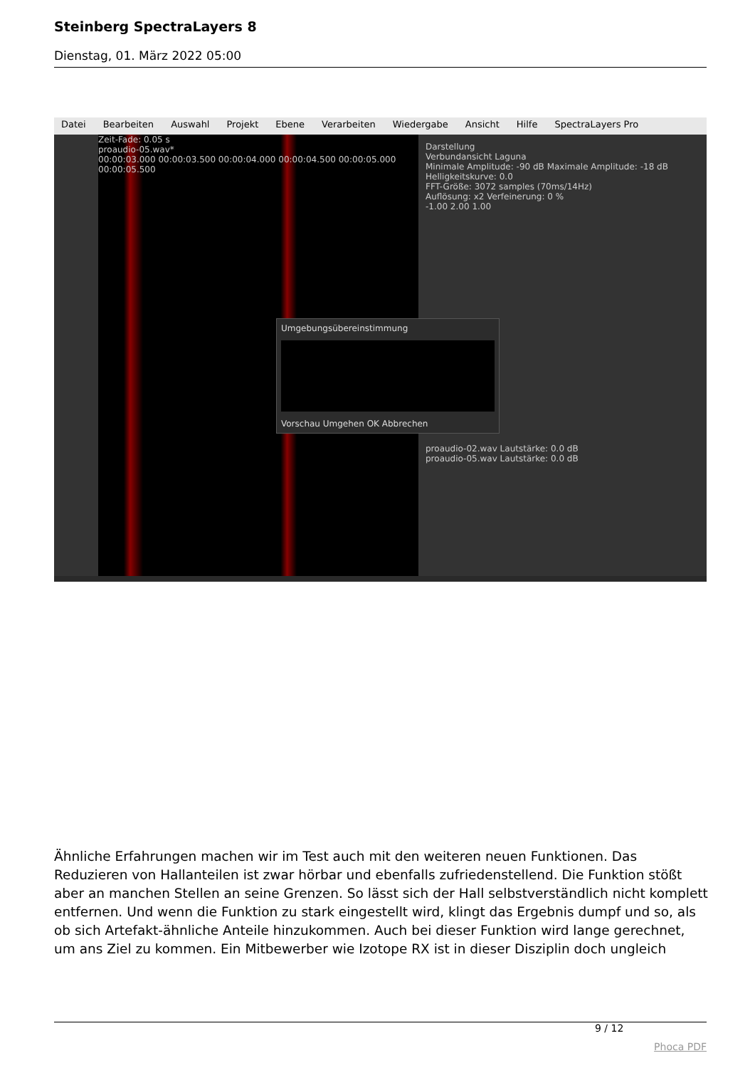Steinberg SpectraLayers 8
Dienstag, 01. März 2022 05:00
Datei Bearbeiten Auswahl Projekt Ebene Verarbeiten Wiedergabe Ansicht Hilfe SpectraLayers Pro
Zeit-Fade: 0.05 s
proaudio-05.wav*
00:00:03.000 00:00:03.500 00:00:04.000 00:00:04.500 00:00:05.000 00:00:05.500
Darstellung
Verbundansicht Laguna
Minimale Amplitude: -90 dB Maximale Amplitude: -18 dB
Helligkeitskurve: 0.0
FFT-Größe: 3072 samples (70ms/14Hz)
Auflösung: x2 Verfeinerung: 0 %
-1.00 2.00 1.00
Umgebungsübereinstimmung
Vorschau Umgehen OK Abbrechen
proaudio-02.wav Lautstärke: 0.0 dB
proaudio-05.wav Lautstärke: 0.0 dB
Ähnliche Erfahrungen machen wir im Test auch mit den weiteren neuen Funktionen. Das Reduzieren von Hallanteilen ist zwar hörbar und ebenfalls zufriedenstellend. Die Funktion stößt aber an manchen Stellen an seine Grenzen. So lässt sich der Hall selbstverständlich nicht komplett entfernen. Und wenn die Funktion zu stark eingestellt wird, klingt das Ergebnis dumpf und so, als ob sich Artefakt-ähnliche Anteile hinzukommen. Auch bei dieser Funktion wird lange gerechnet, um ans Ziel zu kommen. Ein Mitbewerber wie Izotope RX ist in dieser Disziplin doch ungleich
9 / 12
Phoca PDF